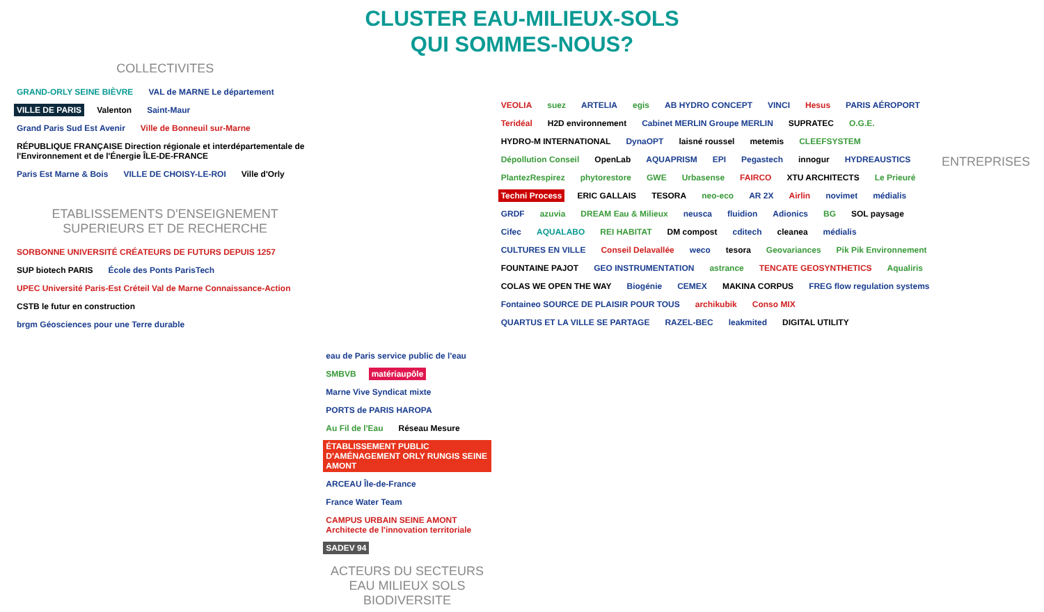CLUSTER EAU-MILIEUX-SOLS
QUI SOMMES-NOUS?
COLLECTIVITES
GRAND-ORLY SEINE BIÈVRE VAL de MARNE Le département VILLE DE PARIS Valenton Saint-Maur Grand Paris Sud Est Avenir Ville de Bonneuil sur-Marne RÉPUBLIQUE FRANÇAISE Direction régionale et interdépartementale de l'Environnement et de l'Énergie ÎLE-DE-FRANCE Paris Est Marne & Bois VILLE DE CHOISY-LE-ROI Ville d'Orly
ETABLISSEMENTS D'ENSEIGNEMENT SUPERIEURS ET DE RECHERCHE
SORBONNE UNIVERSITÉ CRÉATEURS DE FUTURS DEPUIS 1257 SUP biotech PARIS École des Ponts ParisTech UPEC Université Paris-Est Créteil Val de Marne Connaissance-Action CSTB le futur en construction brgm Géosciences pour une Terre durable
eau de Paris service public de l'eau SMBVB matériaupôle Marne Vive Syndicat mixte PORTS de PARIS HAROPA Au Fil de l'Eau Réseau Mesure ÉTABLISSEMENT PUBLIC D'AMÉNAGEMENT ORLY RUNGIS SEINE AMONT ARCEAU Île-de-France France Water Team CAMPUS URBAIN SEINE AMONT Architecte de l'innovation territoriale SADEV 94
ACTEURS DU SECTEURS EAU MILIEUX SOLS BIODIVERSITE
VEOLIA suez ARTELIA egis AB HYDRO CONCEPT VINCI Hesus PARIS AÉROPORT Teridéal H2D environnement Cabinet MERLIN Groupe MERLIN SUPRATEC O.G.E. HYDRO-M INTERNATIONAL DynaOPT laisné roussel metemis CLEEFSYSTEM Dépollution Conseil OpenLab AQUAPRISM EPI Pegastech innogur HYDREAUSTICS PlantezRespirez phytorestore GWE Urbasense FAIRCO XTU ARCHITECTS Le Prieuré Techni Process ERIC GALLAIS TESORA neo-eco AR 2X Airlin novimet médialis GRDF azuvia DREAM Eau & Milieux neusca fluidion Adionics BG SOL paysage Cifec AQUALABO REI HABITAT DM compost cditech cleanea médialis CULTURES EN VILLE Conseil Delavallée weco tesora Geovariances Pik Pik Environnement FOUNTAINE PAJOT GEO INSTRUMENTATION astrance TENCATE GEOSYNTHETICS Aqualiris COLAS WE OPEN THE WAY Biogénie CEMEX MAKINA CORPUS FREG flow regulation systems Fontaineo SOURCE DE PLAISIR POUR TOUS archikubik Conso MIX QUARTUS ET LA VILLE SE PARTAGE RAZEL-BEC leakmited DIGITAL UTILITY
ENTREPRISES